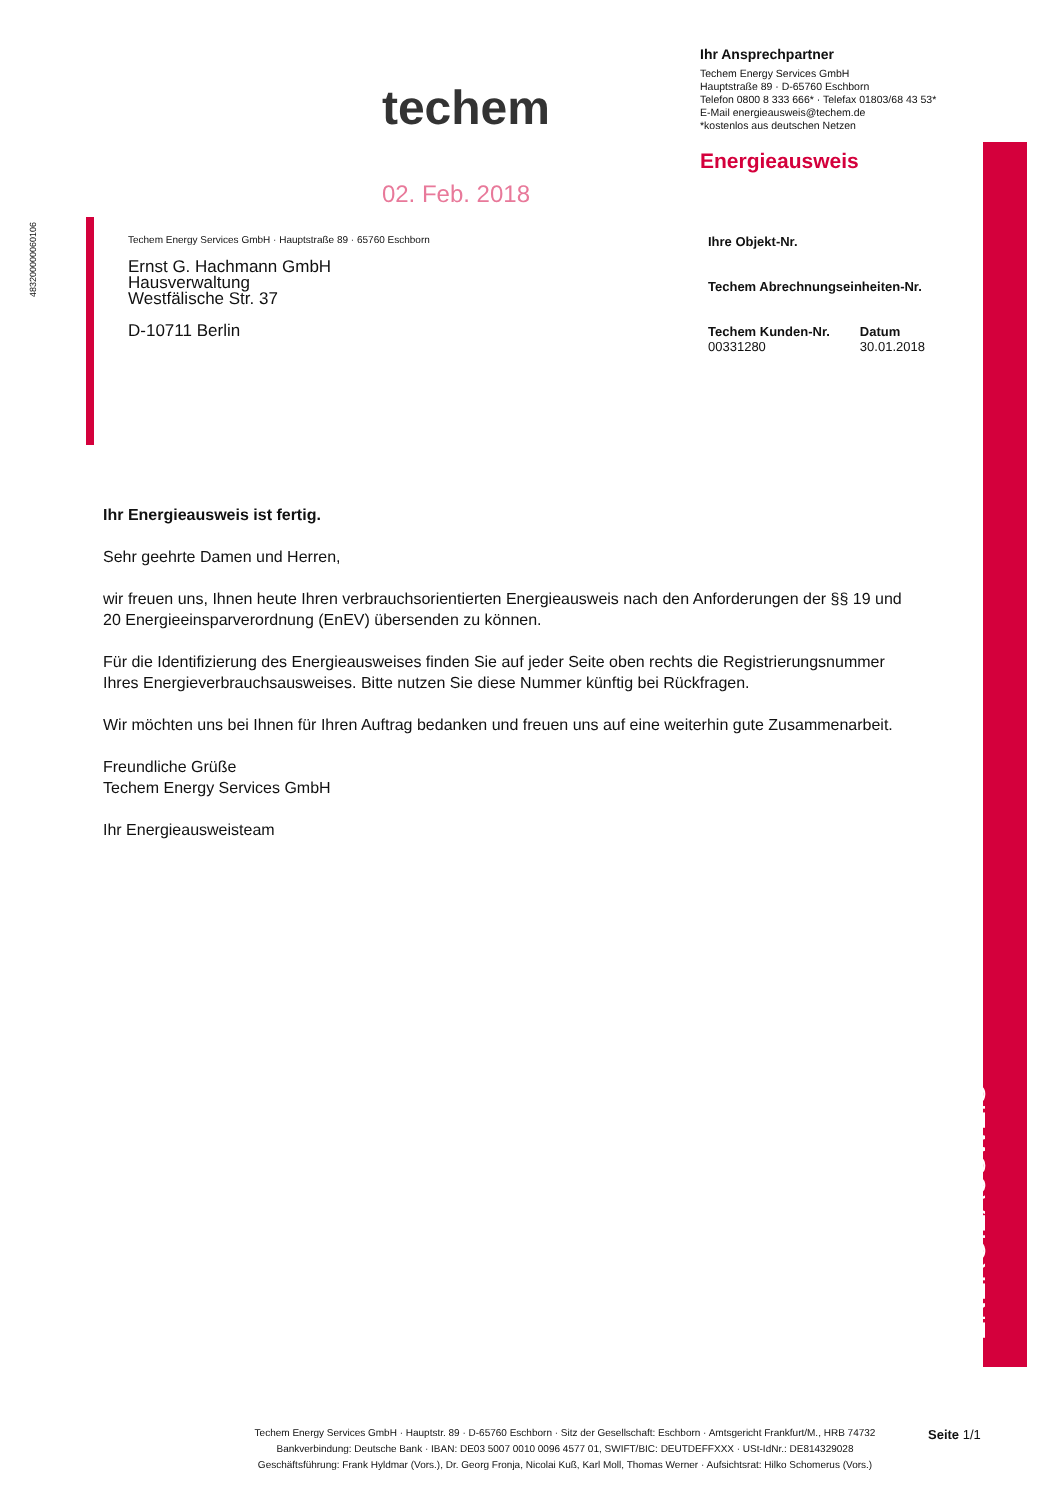483200000060106
techem
02. Feb. 2018
Ihr Ansprechpartner
Techem Energy Services GmbH
Hauptstraße 89 · D-65760 Eschborn
Telefon 0800 8 333 666* · Telefax 01803/68 43 53*
E-Mail energieausweis@techem.de
*kostenlos aus deutschen Netzen
Energieausweis
Techem Energy Services GmbH · Hauptstraße 89 · 65760 Eschborn
Ernst G. Hachmann GmbH
Hausverwaltung
Westfälische Str. 37
D-10711 Berlin
Ihre Objekt-Nr.
Techem Abrechnungseinheiten-Nr.
Techem Kunden-Nr.
00331280
Datum
30.01.2018
Ihr Energieausweis ist fertig.
Sehr geehrte Damen und Herren,
wir freuen uns, Ihnen heute Ihren verbrauchsorientierten Energieausweis nach den Anforderungen der §§ 19 und 20 Energieeinsparverordnung (EnEV) übersenden zu können.
Für die Identifizierung des Energieausweises finden Sie auf jeder Seite oben rechts die Registrierungsnummer Ihres Energieverbrauchsausweises. Bitte nutzen Sie diese Nummer künftig bei Rückfragen.
Wir möchten uns bei Ihnen für Ihren Auftrag bedanken und freuen uns auf eine weiterhin gute Zusammenarbeit.
Freundliche Grüße
Techem Energy Services GmbH
Ihr Energieausweisteam
ENERGIEAUSWEIS
Techem Energy Services GmbH · Hauptstr. 89 · D-65760 Eschborn · Sitz der Gesellschaft: Eschborn · Amtsgericht Frankfurt/M., HRB 74732
Bankverbindung: Deutsche Bank · IBAN: DE03 5007 0010 0096 4577 01, SWIFT/BIC: DEUTDEFFXXX · USt-IdNr.: DE814329028
Geschäftsführung: Frank Hyldmar (Vors.), Dr. Georg Fronja, Nicolai Kuß, Karl Moll, Thomas Werner · Aufsichtsrat: Hilko Schomerus (Vors.)
Seite 1/1